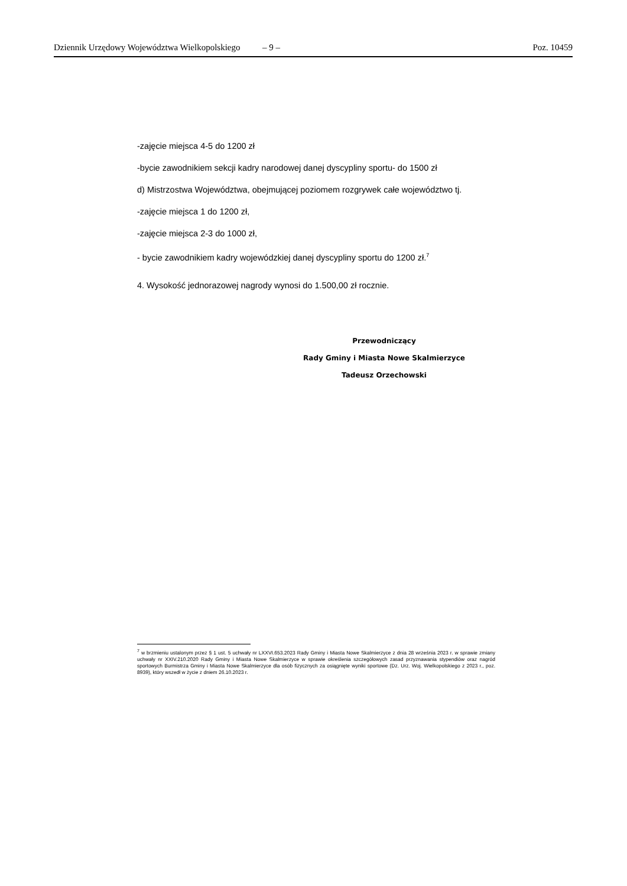Dziennik Urzędowy Województwa Wielkopolskiego – 9 – Poz. 10459
-zajęcie miejsca 4-5 do 1200 zł
-bycie zawodnikiem sekcji kadry narodowej danej dyscypliny sportu- do 1500 zł
d) Mistrzostwa Województwa, obejmującej poziomem rozgrywek całe województwo tj.
-zajęcie miejsca 1 do 1200 zł,
-zajęcie miejsca 2-3 do 1000 zł,
- bycie zawodnikiem kadry wojewódzkiej danej dyscypliny sportu do 1200 zł.<sup>7</sup>
4. Wysokość jednorazowej nagrody wynosi do 1.500,00 zł rocznie.
Przewodniczący
Rady Gminy i Miasta Nowe Skalmierzyce
Tadeusz Orzechowski
<sup>7</sup> w brzmieniu ustalonym przez § 1 ust. 5 uchwały nr LXXVI.653.2023 Rady Gminy i Miasta Nowe Skalmierzyce z dnia 28 września 2023 r. w sprawie zmiany uchwały nr XXIV.210.2020 Rady Gminy i Miasta Nowe Skalmierzyce w sprawie określenia szczegółowych zasad przyznawania stypendiów oraz nagród sportowych Burmistrza Gminy i Miasta Nowe Skalmierzyce dla osób fizycznych za osiągnięte wyniki sportowe (Dz. Urz. Woj. Wielkopolskiego z 2023 r., poz. 8939), który wszedł w życie z dniem 26.10.2023 r.